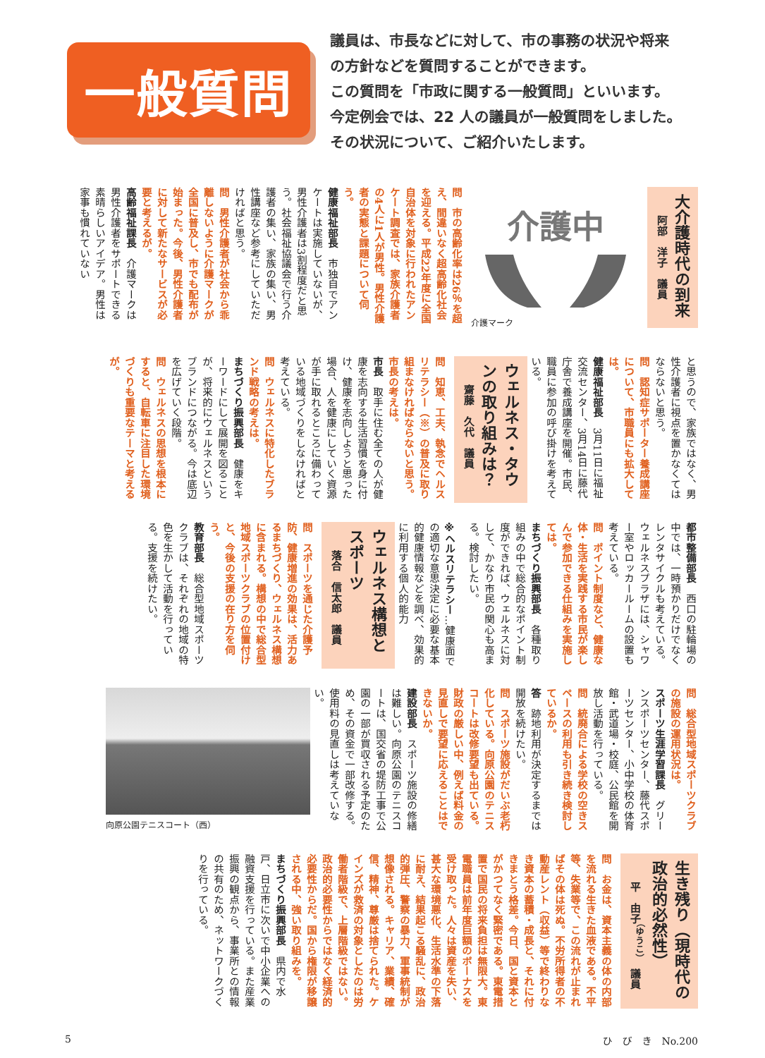一般質問
議員は、市長などに対して、市の事務の状況や将来
の方針などを質問することができます。
この質問を「市政に関する一般質問」といいます。
今定例会では、22 人の議員が一般質問をしました。
その状況について、ご紹介いたします。
大介護時代の到来
阿部　洋子　議員
介護中
介護マーク
問　市の高齢化率は26％を超え、間違いなく超高齢化社会を迎える。平成22年度に全国自治体を対象に行われたアンケート調査では、家族介護者の4人に1人が男性。男性介護者の実態と課題について伺う。
健康福祉部長　市独自でアンケートは実施していないが、男性介護者は3割程度だと思う。社会福祉協議会で行う介護者の集い、家族の集い、男性講座など参考にしていただければと思う。
問　男性介護者が社会から乖離しないように介護マークが全国に普及し、市でも配布が始まった。今後、男性介護者に対して新たなサービスが必要と考えるが。
高齢福祉課長　介護マークは男性介護者をサポートできる素晴らしいアイデア。男性は家事も慣れていない
と思うので、家族ではなく、男性介護者に視点を置かなくてはならないと思う。
問　認知症サポーター養成講座について、市職員にも拡大しては。
健康福祉部長　3月11日に福祉交流センター、3月14日に藤代庁舎で養成講座を開催。市民、職員に参加の呼び掛けを考えている。
ウェルネス・タウンの取り組みは？
齋藤　久代　議員
問　知恵、工夫、執念でヘルスリテラシー（※）の普及に取り組まなければならないと思う。市長の考えは。
市長　取手に住む全ての人が健康を志向する生活習慣を身に付け、健康を志向しようと思った場合、人を健康にしていく資源が手に取れるところに備わっている地域づくりをしなければと考えている。
問　ウェルネスに特化したブランド戦略の考えは。
まちづくり振興部長　健康をキーワードにして展開を図ることが、将来的にウェルネスというブランドにつながる。今は底辺を広げていく段階。
問　ウェルネスの思想を根本にすると、自転車に注目した環境づくりも重要なテーマと考えるが。
都市整備部長　西口の駐輪場の中では、一時預かりだけでなくレンタサイクルも考えている。ウェルネスプラザには、シャワー室やロッカールームの設置も考えている。
問　ポイント制度など、健康な体・生活を実践する市民が楽しんで参加できる仕組みを実施しては。
まちづくり振興部長　各種取り組みの中で総合的なポイント制度ができれば、ウェルネスに対して、かなり市民の関心も高まる。検討したい。
※ヘルスリテラシー…健康面での適切な意思決定に必要な基本的健康情報などを調べ、効果的に利用する個人的能力
ウェルネス構想とスポーツ
落合　信太郎　議員
問　スポーツを通じた介護予防、健康増進の効果は、活力あるまちづくり、ウェルネス構想に含まれる。構想の中で総合型地域スポーツクラブの位置付けと、今後の支援の在り方を伺う。
教育部長　総合型地域スポーツクラブは、それぞれの地域の特色を生かして活動を行っている。支援を続けたい。
問　総合型地域スポーツクラブの施設の運用状況は。
スポーツ生涯学習課長　グリーンスポーツセンター、藤代スポーツセンター、小中学校の体育館・武道場・校庭、公民館を開放し活動を行っている。
問　統廃合による学校の空きスペースの利用も引き続き検討しているか。
答　跡地利用が決定するまでは開放を続けたい。
問　スポーツ施設がだいぶ老朽化している。向原公園のテニスコートは改修要望も出ている。財政の厳しい中、例えば料金の見直しで要望に応えることはできないか。
建設部長　スポーツ施設の修繕は難しい。向原公園のテニスコートは、国交省の堤防工事で公園の一部が買収される予定のため、その資金で一部改修する。使用料の見直しは考えていない。
向原公園テニスコート（西）
生き残り（現時代の政治的必然性）
平　由子<sup>（ゆうこ）</sup>　議員
問　お金は、資本主義の体の内部を流れる生きた血液である。不平等、失業等で、この流れが止まればその体は死ぬ。不労所得者の不動産レント（収益）等で終わりなき資本の蓄積・成長と、それに付きまとう格差。今日、国と資本とがかつてなく緊密である。東電措置で国民の将来負担は無限大。東電職員は前年度巨額のボーナスを受け取った。人々は資産を失い、甚大な環境悪化、生活水準の下落に耐え、結果起こる騒乱に、政治的弾圧、警察の暴力、軍事統制が想像される。キャリア、業績、確信、精神、尊厳は捨てられた。ケインズが救済の対象としたのは労働者階級で、上層階級ではない。政治的必要性からではなく経済的必要性からだ。国から権限が移譲される中、強い取り組みを。
まちづくり振興部長　県内で水戸、日立市に次いで中小企業への融資支援を行っている。また産業振興の観点から、事業所との情報の共有のため、ネットワークづくりを行っている。
5 ひ　び　き　No.200